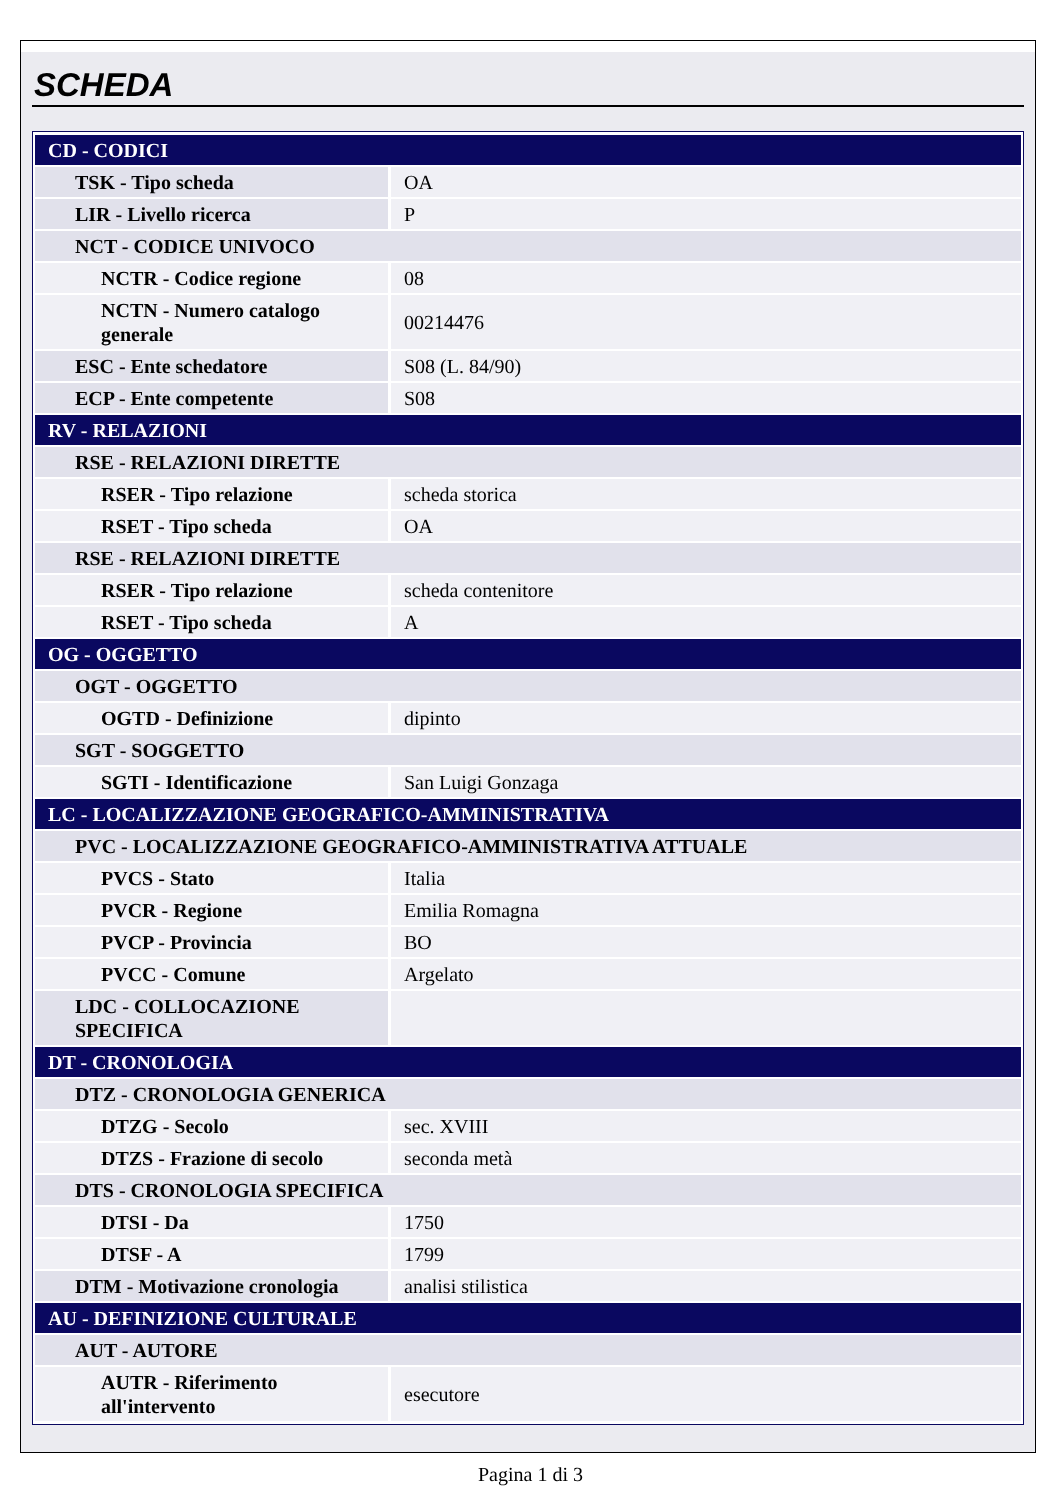SCHEDA
| CD - CODICI | |
| TSK - Tipo scheda | OA |
| LIR - Livello ricerca | P |
| NCT - CODICE UNIVOCO | |
| NCTR - Codice regione | 08 |
| NCTN - Numero catalogo generale | 00214476 |
| ESC - Ente schedatore | S08 (L. 84/90) |
| ECP - Ente competente | S08 |
| RV - RELAZIONI | |
| RSE - RELAZIONI DIRETTE | |
| RSER - Tipo relazione | scheda storica |
| RSET - Tipo scheda | OA |
| RSE - RELAZIONI DIRETTE | |
| RSER - Tipo relazione | scheda contenitore |
| RSET - Tipo scheda | A |
| OG - OGGETTO | |
| OGT - OGGETTO | |
| OGTD - Definizione | dipinto |
| SGT - SOGGETTO | |
| SGTI - Identificazione | San Luigi Gonzaga |
| LC - LOCALIZZAZIONE GEOGRAFICO-AMMINISTRATIVA | |
| PVC - LOCALIZZAZIONE GEOGRAFICO-AMMINISTRATIVA ATTUALE | |
| PVCS - Stato | Italia |
| PVCR - Regione | Emilia Romagna |
| PVCP - Provincia | BO |
| PVCC - Comune | Argelato |
| LDC - COLLOCAZIONE SPECIFICA | |
| DT - CRONOLOGIA | |
| DTZ - CRONOLOGIA GENERICA | |
| DTZG - Secolo | sec. XVIII |
| DTZS - Frazione di secolo | seconda metà |
| DTS - CRONOLOGIA SPECIFICA | |
| DTSI - Da | 1750 |
| DTSF - A | 1799 |
| DTM - Motivazione cronologia | analisi stilistica |
| AU - DEFINIZIONE CULTURALE | |
| AUT - AUTORE | |
| AUTR - Riferimento all'intervento | esecutore |
Pagina 1 di 3